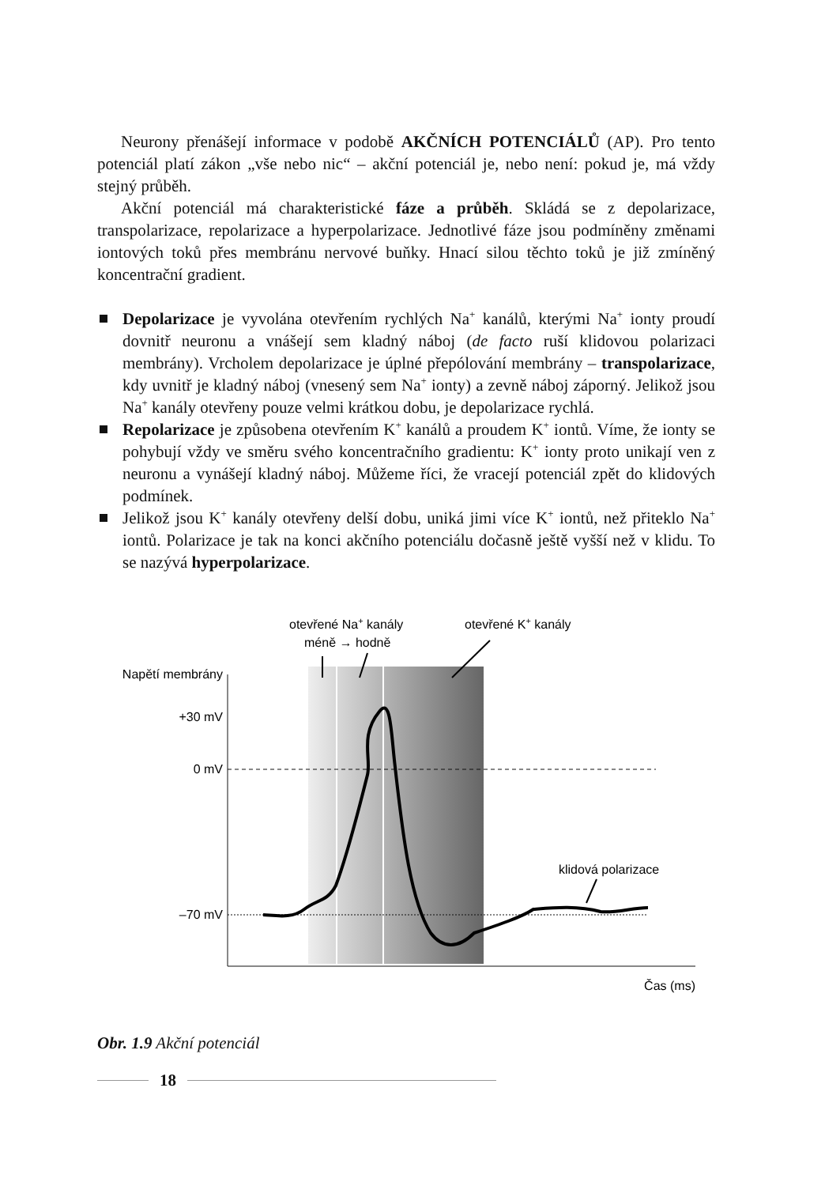Neurony přenášejí informace v podobě AKČNÍCH POTENCIÁLŮ (AP). Pro tento potenciál platí zákon „vše nebo nic“ – akční potenciál je, nebo není: pokud je, má vždy stejný průběh.
Akční potenciál má charakteristické fáze a průběh. Skládá se z depolarizace, transpolarizace, repolarizace a hyperpolarizace. Jednotlivé fáze jsou podmíněny změnami iontových toků přes membránu nervové buňky. Hnací silou těchto toků je již zmíněný koncentrační gradient.
Depolarizace je vyvolána otevřením rychlých Na<sup>+</sup> kanálů, kterými Na<sup>+</sup> ionty proudí dovnitř neuronu a vnášejí sem kladný náboj (de facto ruší klidovou polarizaci membrány). Vrcholem depolarizace je úplné přepólování membrány – transpolarizace, kdy uvnitř je kladný náboj (vnesený sem Na<sup>+</sup> ionty) a zevně náboj záporný. Jelikož jsou Na<sup>+</sup> kanály otevřeny pouze velmi krátkou dobu, je depolarizace rychlá.
Repolarizace je způsobena otevřením K<sup>+</sup> kanálů a proudem K<sup>+</sup> iontů. Víme, že ionty se pohybují vždy ve směru svého koncentračního gradientu: K<sup>+</sup> ionty proto unikají ven z neuronu a vynášejí kladný náboj. Můžeme říci, že vracejí potenciál zpět do klidových podmínek.
Jelikož jsou K<sup>+</sup> kanály otevřeny delší dobu, uniká jimi více K<sup>+</sup> iontů, než přiteklo Na<sup>+</sup> iontů. Polarizace je tak na konci akčního potenciálu dočasně ještě vyšší než v klidu. To se nazývá hyperpolarizace.
Napětí membrány
+30 mV
0 mV
–70 mV
Čas (ms)
otevřené Na+ kanály
méně → hodně
otevřené K+ kanály
klidová polarizace
Obr. 1.9 Akční potenciál
18